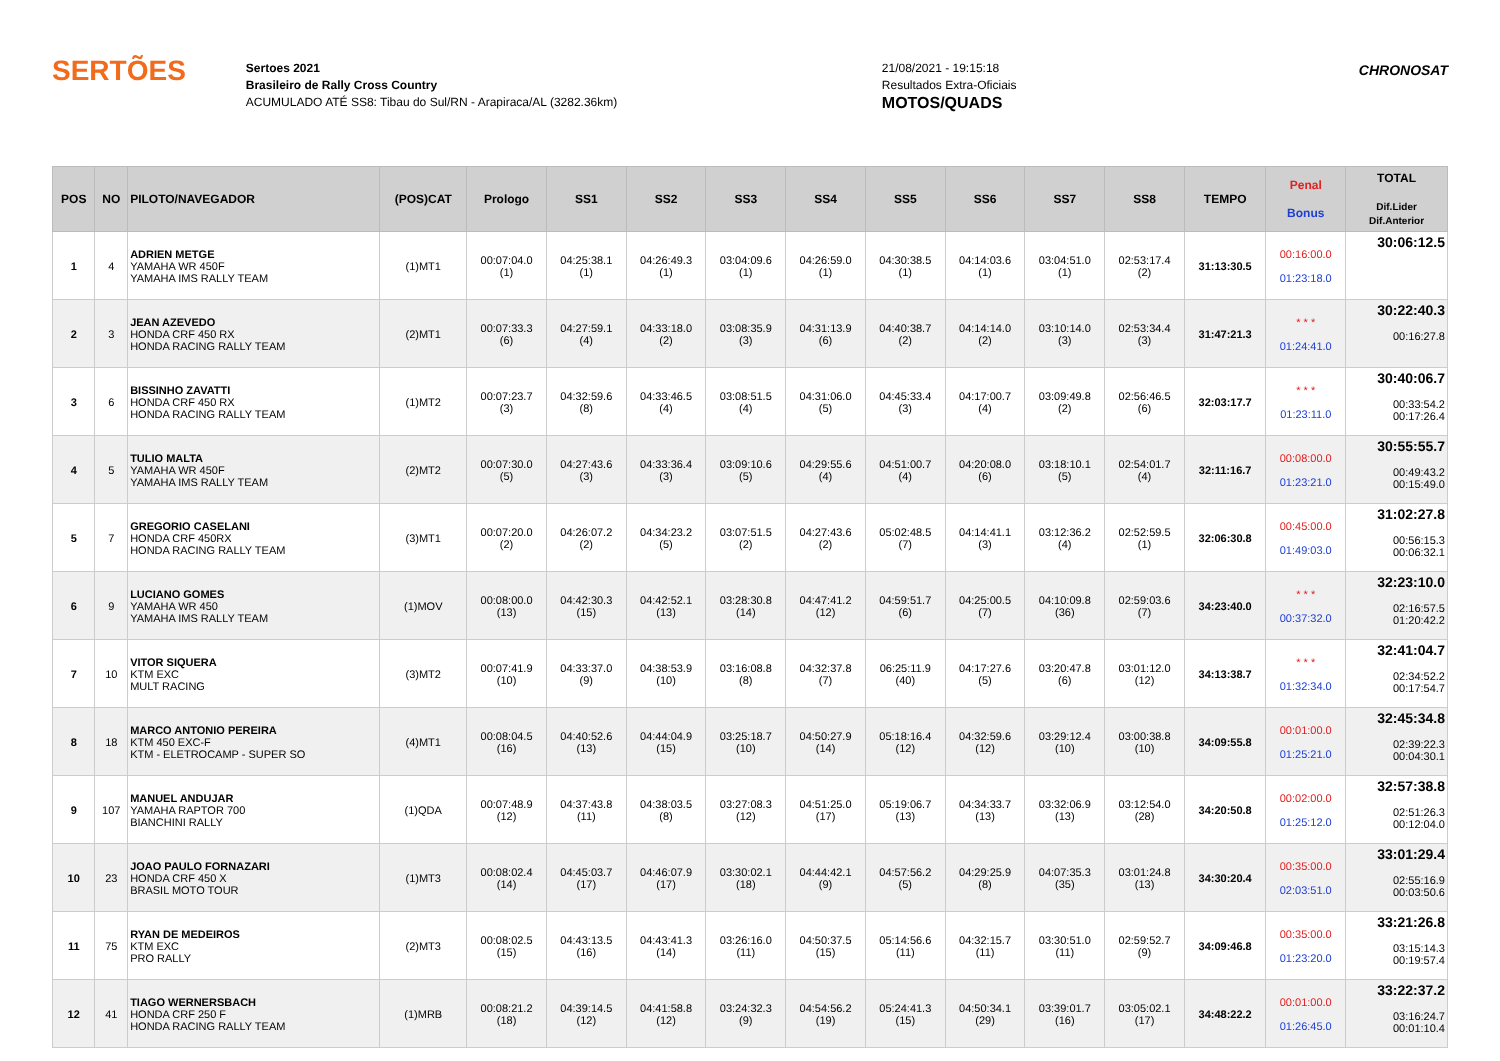SERTÕES
Sertoes 2021
Brasileiro de Rally Cross Country
ACUMULADO ATÉ SS8: Tibau do Sul/RN - Arapiraca/AL (3282.36km)
21/08/2021 - 19:15:18
Resultados Extra-Oficiais
MOTOS/QUADS
CHRONOSAT
| POS | NO | PILOTO/NAVEGADOR | (POS)CAT | Prologo | SS1 | SS2 | SS3 | SS4 | SS5 | SS6 | SS7 | SS8 | TEMPO | Penal Bonus | TOTAL Dif.Lider Dif.Anterior |
| --- | --- | --- | --- | --- | --- | --- | --- | --- | --- | --- | --- | --- | --- | --- | --- |
| 1 | 4 | ADRIEN METGE YAMAHA WR 450F YAMAHA IMS RALLY TEAM | (1)MT1 | 00:07:04.0 (1) | 04:25:38.1 (1) | 04:26:49.3 (1) | 03:04:09.6 (1) | 04:26:59.0 (1) | 04:30:38.5 (1) | 04:14:03.6 (1) | 03:04:51.0 (1) | 02:53:17.4 (2) | 31:13:30.5 | 00:16:00.0 01:23:18.0 | 30:06:12.5 |
| 2 | 3 | JEAN AZEVEDO HONDA CRF 450 RX HONDA RACING RALLY TEAM | (2)MT1 | 00:07:33.3 (6) | 04:27:59.1 (4) | 04:33:18.0 (2) | 03:08:35.9 (3) | 04:31:13.9 (6) | 04:40:38.7 (2) | 04:14:14.0 (2) | 03:10:14.0 (3) | 02:53:34.4 (3) | 31:47:21.3 | * * * 01:24:41.0 | 30:22:40.3 00:16:27.8 |
| 3 | 6 | BISSINHO ZAVATTI HONDA CRF 450 RX HONDA RACING RALLY TEAM | (1)MT2 | 00:07:23.7 (3) | 04:32:59.6 (8) | 04:33:46.5 (4) | 03:08:51.5 (4) | 04:31:06.0 (5) | 04:45:33.4 (3) | 04:17:00.7 (4) | 03:09:49.8 (2) | 02:56:46.5 (6) | 32:03:17.7 | * * * 01:23:11.0 | 30:40:06.7 00:33:54.2 00:17:26.4 |
| 4 | 5 | TULIO MALTA YAMAHA WR 450F YAMAHA IMS RALLY TEAM | (2)MT2 | 00:07:30.0 (5) | 04:27:43.6 (3) | 04:33:36.4 (3) | 03:09:10.6 (5) | 04:29:55.6 (4) | 04:51:00.7 (4) | 04:20:08.0 (6) | 03:18:10.1 (5) | 02:54:01.7 (4) | 32:11:16.7 | 00:08:00.0 01:23:21.0 | 30:55:55.7 00:49:43.2 00:15:49.0 |
| 5 | 7 | GREGORIO CASELANI HONDA CRF 450RX HONDA RACING RALLY TEAM | (3)MT1 | 00:07:20.0 (2) | 04:26:07.2 (2) | 04:34:23.2 (5) | 03:07:51.5 (2) | 04:27:43.6 (2) | 05:02:48.5 (7) | 04:14:41.1 (3) | 03:12:36.2 (4) | 02:52:59.5 (1) | 32:06:30.8 | 00:45:00.0 01:49:03.0 | 31:02:27.8 00:56:15.3 00:06:32.1 |
| 6 | 9 | LUCIANO GOMES YAMAHA WR 450 YAMAHA IMS RALLY TEAM | (1)MOV | 00:08:00.0 (13) | 04:42:30.3 (15) | 04:42:52.1 (13) | 03:28:30.8 (14) | 04:47:41.2 (12) | 04:59:51.7 (6) | 04:25:00.5 (7) | 04:10:09.8 (36) | 02:59:03.6 (7) | 34:23:40.0 | * * * 00:37:32.0 | 32:23:10.0 02:16:57.5 01:20:42.2 |
| 7 | 10 | VITOR SIQUERA KTM EXC MULT RACING | (3)MT2 | 00:07:41.9 (10) | 04:33:37.0 (9) | 04:38:53.9 (10) | 03:16:08.8 (8) | 04:32:37.8 (7) | 06:25:11.9 (40) | 04:17:27.6 (5) | 03:20:47.8 (6) | 03:01:12.0 (12) | 34:13:38.7 | * * * 01:32:34.0 | 32:41:04.7 02:34:52.2 00:17:54.7 |
| 8 | 18 | MARCO ANTONIO PEREIRA KTM 450 EXC-F KTM - ELETROCAMP - SUPER SO | (4)MT1 | 00:08:04.5 (16) | 04:40:52.6 (13) | 04:44:04.9 (15) | 03:25:18.7 (10) | 04:50:27.9 (14) | 05:18:16.4 (12) | 04:32:59.6 (12) | 03:29:12.4 (10) | 03:00:38.8 (10) | 34:09:55.8 | 00:01:00.0 01:25:21.0 | 32:45:34.8 02:39:22.3 00:04:30.1 |
| 9 | 107 | MANUEL ANDUJAR YAMAHA RAPTOR 700 BIANCHINI RALLY | (1)QDA | 00:07:48.9 (12) | 04:37:43.8 (11) | 04:38:03.5 (8) | 03:27:08.3 (12) | 04:51:25.0 (17) | 05:19:06.7 (13) | 04:34:33.7 (13) | 03:32:06.9 (13) | 03:12:54.0 (28) | 34:20:50.8 | 00:02:00.0 01:25:12.0 | 32:57:38.8 02:51:26.3 00:12:04.0 |
| 10 | 23 | JOAO PAULO FORNAZARI HONDA CRF 450 X BRASIL MOTO TOUR | (1)MT3 | 00:08:02.4 (14) | 04:45:03.7 (17) | 04:46:07.9 (17) | 03:30:02.1 (18) | 04:44:42.1 (9) | 04:57:56.2 (5) | 04:29:25.9 (8) | 04:07:35.3 (35) | 03:01:24.8 (13) | 34:30:20.4 | 00:35:00.0 02:03:51.0 | 33:01:29.4 02:55:16.9 00:03:50.6 |
| 11 | 75 | RYAN DE MEDEIROS KTM EXC PRO RALLY | (2)MT3 | 00:08:02.5 (15) | 04:43:13.5 (16) | 04:43:41.3 (14) | 03:26:16.0 (11) | 04:50:37.5 (15) | 05:14:56.6 (11) | 04:32:15.7 (11) | 03:30:51.0 (11) | 02:59:52.7 (9) | 34:09:46.8 | 00:35:00.0 01:23:20.0 | 33:21:26.8 03:15:14.3 00:19:57.4 |
| 12 | 41 | TIAGO WERNERSBACH HONDA CRF 250 F HONDA RACING RALLY TEAM | (1)MRB | 00:08:21.2 (18) | 04:39:14.5 (12) | 04:41:58.8 (12) | 03:24:32.3 (9) | 04:54:56.2 (19) | 05:24:41.3 (15) | 04:50:34.1 (29) | 03:39:01.7 (16) | 03:05:02.1 (17) | 34:48:22.2 | 00:01:00.0 01:26:45.0 | 33:22:37.2 03:16:24.7 00:01:10.4 |